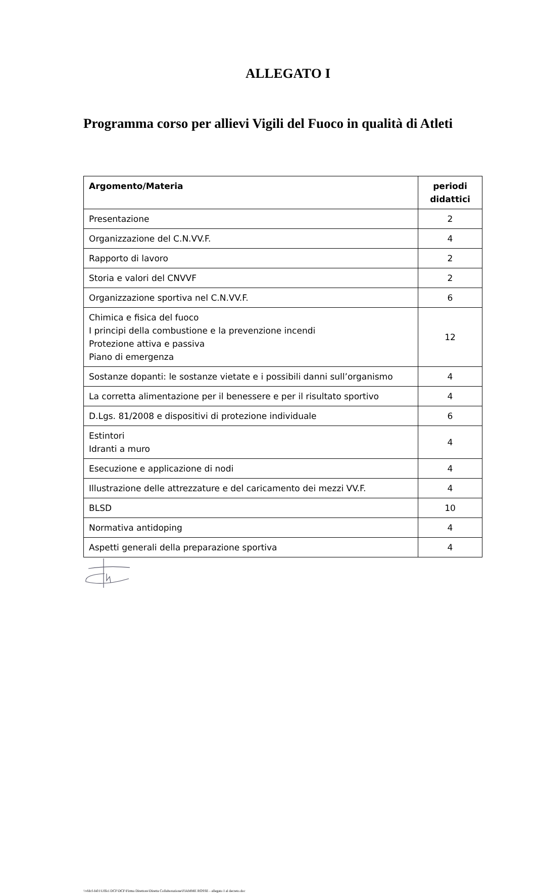ALLEGATO I
Programma corso per allievi Vigili del Fuoco in qualità di Atleti
| Argomento/Materia | periodi didattici |
| --- | --- |
| Presentazione | 2 |
| Organizzazione del C.N.VV.F. | 4 |
| Rapporto di lavoro | 2 |
| Storia e valori del CNVVF | 2 |
| Organizzazione sportiva nel C.N.VV.F. | 6 |
| Chimica e fisica del fuoco I principi della combustione e la prevenzione incendi Protezione attiva e passiva Piano di emergenza | 12 |
| Sostanze dopanti: le sostanze vietate e i possibili danni sull’organismo | 4 |
| La corretta alimentazione per il benessere e per il risultato sportivo | 4 |
| D.Lgs. 81/2008 e dispositivi di protezione individuale | 6 |
| Estintori Idranti a muro | 4 |
| Esecuzione e applicazione di nodi | 4 |
| Illustrazione delle attrezzature e del caricamento dei mezzi VV.F. | 4 |
| BLSD | 10 |
| Normativa antidoping | 4 |
| Aspetti generali della preparazione sportiva | 4 |
\\vfdcf-fs01\Uffici DCF\DCF\Firma Direttore\Diretta Collaborazione\FIAMME ROSSE - allegato I al decreto.doc